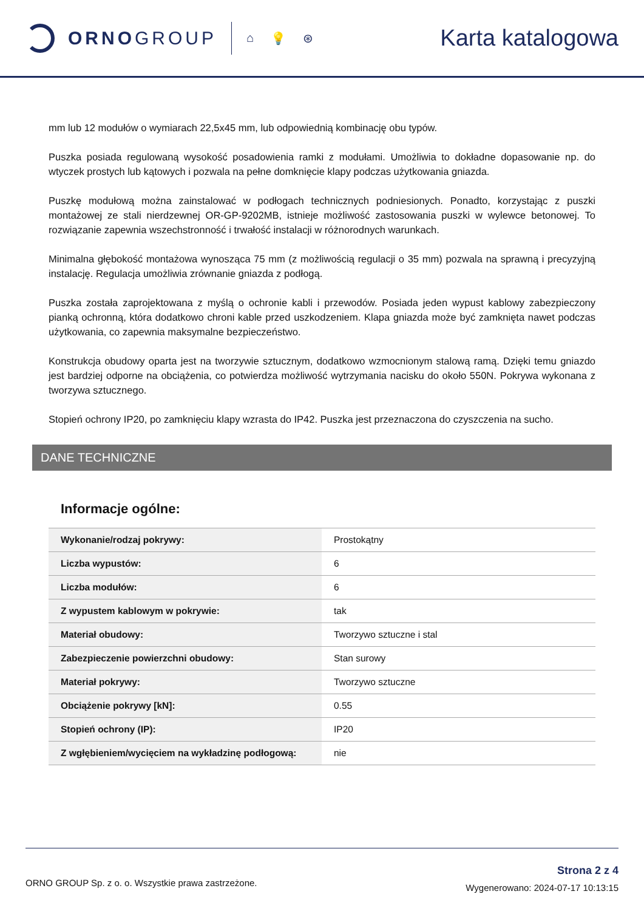ORNO GROUP
⌂ 💡 ⊛
Karta katalogowa
mm lub 12 modułów o wymiarach 22,5x45 mm, lub odpowiednią kombinację obu typów.
Puszka posiada regulowaną wysokość posadowienia ramki z modułami. Umożliwia to dokładne dopasowanie np. do wtyczek prostych lub kątowych i pozwala na pełne domknięcie klapy podczas użytkowania gniazda.
Puszkę modułową można zainstalować w podłogach technicznych podniesionych. Ponadto, korzystając z puszki montażowej ze stali nierdzewnej OR-GP-9202MB, istnieje możliwość zastosowania puszki w wylewce betonowej. To rozwiązanie zapewnia wszechstronność i trwałość instalacji w różnorodnych warunkach.
Minimalna głębokość montażowa wynosząca 75 mm (z możliwością regulacji o 35 mm) pozwala na sprawną i precyzyjną instalację. Regulacja umożliwia zrównanie gniazda z podłogą.
Puszka została zaprojektowana z myślą o ochronie kabli i przewodów. Posiada jeden wypust kablowy zabezpieczony pianką ochronną, która dodatkowo chroni kable przed uszkodzeniem. Klapa gniazda może być zamknięta nawet podczas użytkowania, co zapewnia maksymalne bezpieczeństwo.
Konstrukcja obudowy oparta jest na tworzywie sztucznym, dodatkowo wzmocnionym stalową ramą. Dzięki temu gniazdo jest bardziej odporne na obciążenia, co potwierdza możliwość wytrzymania nacisku do około 550N. Pokrywa wykonana z tworzywa sztucznego.
Stopień ochrony IP20, po zamknięciu klapy wzrasta do IP42. Puszka jest przeznaczona do czyszczenia na sucho.
DANE TECHNICZNE
Informacje ogólne:
| Wykonanie/rodzaj pokrywy: | Prostokątny |
| Liczba wypustów: | 6 |
| Liczba modułów: | 6 |
| Z wypustem kablowym w pokrywie: | tak |
| Materiał obudowy: | Tworzywo sztuczne i stal |
| Zabezpieczenie powierzchni obudowy: | Stan surowy |
| Materiał pokrywy: | Tworzywo sztuczne |
| Obciążenie pokrywy [kN]: | 0.55 |
| Stopień ochrony (IP): | IP20 |
| Z wgłębieniem/wycięciem na wykładzinę podłogową: | nie |
ORNO GROUP Sp. z o. o. Wszystkie prawa zastrzeżone.
Strona 2 z 4
Wygenerowano: 2024-07-17 10:13:15